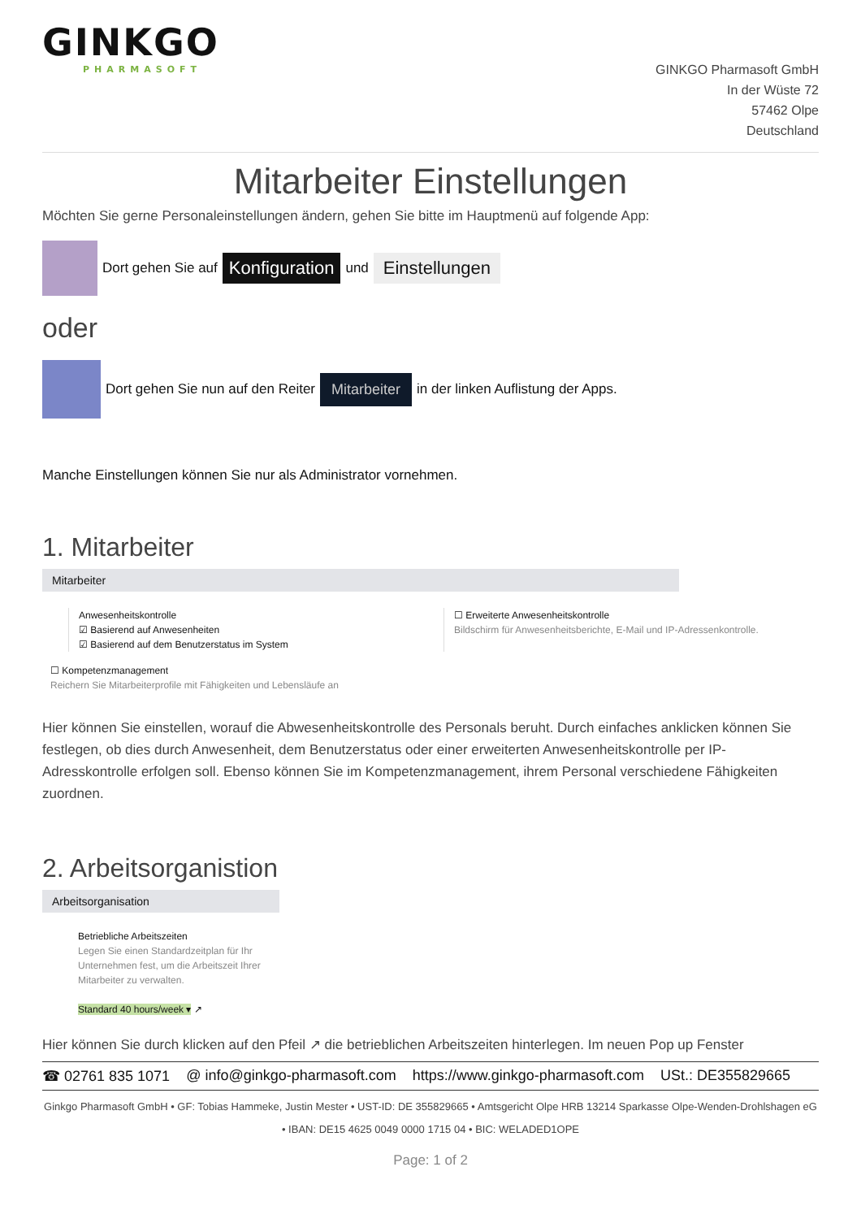GINKGO
PHARMASOFT
GINKGO Pharmasoft GmbH
In der Wüste 72
57462 Olpe
Deutschland
Mitarbeiter Einstellungen
Möchten Sie gerne Personaleinstellungen ändern, gehen Sie bitte im Hauptmenü auf folgende App:
Dort gehen Sie auf Konfiguration und Einstellungen
oder
Dort gehen Sie nun auf den Reiter Mitarbeiter in der linken Auflistung der Apps.
Manche Einstellungen können Sie nur als Administrator vornehmen.
1. Mitarbeiter
Mitarbeiter
Anwesenheitskontrolle
☑ Basierend auf Anwesenheiten
☑ Basierend auf dem Benutzerstatus im System
☐ Erweiterte Anwesenheitskontrolle
Bildschirm für Anwesenheitsberichte, E-Mail und IP-Adressenkontrolle.
☐ Kompetenzmanagement
Reichern Sie Mitarbeiterprofile mit Fähigkeiten und Lebensläufe an
Hier können Sie einstellen, worauf die Abwesenheitskontrolle des Personals beruht. Durch einfaches anklicken können Sie festlegen, ob dies durch Anwesenheit, dem Benutzerstatus oder einer erweiterten Anwesenheitskontrolle per IP-Adresskontrolle erfolgen soll. Ebenso können Sie im Kompetenzmanagement, ihrem Personal verschiedene Fähigkeiten zuordnen.
2. Arbeitsorganistion
Arbeitsorganisation
Betriebliche Arbeitszeiten
Legen Sie einen Standardzeitplan für Ihr Unternehmen fest, um die Arbeitszeit Ihrer Mitarbeiter zu verwalten.
Standard 40 hours/week ▾ ↗
Hier können Sie durch klicken auf den Pfeil ↗ die betrieblichen Arbeitszeiten hinterlegen. Im neuen Pop up Fenster
☎ 02761 835 1071 @ info@ginkgo-pharmasoft.com https://www.ginkgo-pharmasoft.com USt.: DE355829665
Ginkgo Pharmasoft GmbH • GF: Tobias Hammeke, Justin Mester • UST-ID: DE 355829665 • Amtsgericht Olpe HRB 13214 Sparkasse Olpe-Wenden-Drohlshagen eG • IBAN: DE15 4625 0049 0000 1715 04 • BIC: WELADED1OPE
Page: 1 of 2